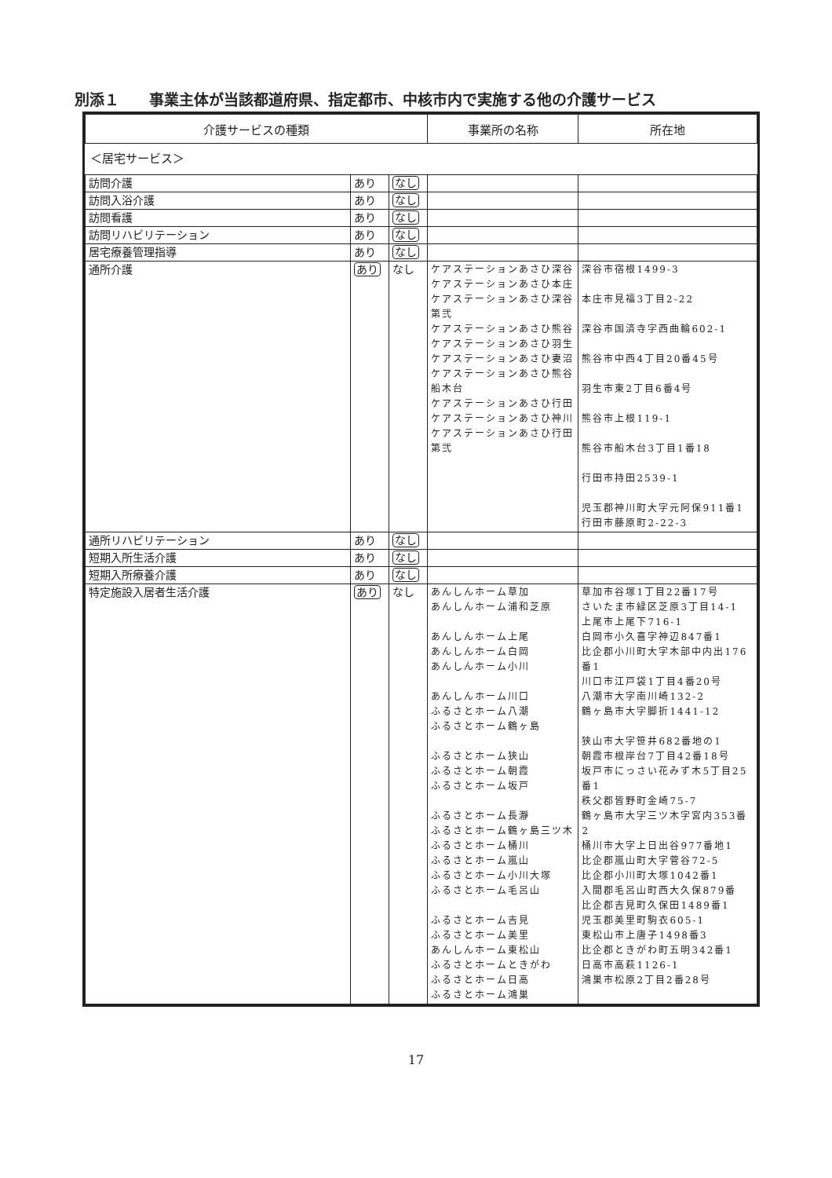別添１　　事業主体が当該都道府県、指定都市、中核市内で実施する他の介護サービス
| 介護サービスの種類 | | | 事業所の名称 | 所在地 |
| --- | --- | --- | --- | --- |
| ＜居宅サービス＞ | | | | |
| 訪問介護 | あり | なし | | |
| 訪問入浴介護 | あり | なし | | |
| 訪問看護 | あり | なし | | |
| 訪問リハビリテーション | あり | なし | | |
| 居宅療養管理指導 | あり | なし | | |
| 通所介護 | あり | なし | ケアステーションあさひ深谷 ケアステーションあさひ本庄 ケアステーションあさひ深谷第弐 ケアステーションあさひ熊谷 ケアステーションあさひ羽生 ケアステーションあさひ妻沼 ケアステーションあさひ熊谷船木台 ケアステーションあさひ行田 ケアステーションあさひ神川 ケアステーションあさひ行田第弐 | 深谷市宿根1499-3 本庄市見福3丁目2-22 深谷市国済寺字西曲輪602-1 熊谷市中西4丁目20番45号 羽生市東2丁目6番4号 熊谷市上根119-1 熊谷市船木台3丁目1番18 行田市持田2539-1 児玉郡神川町大字元阿保911番1 行田市藤原町2-22-3 |
| 通所リハビリテーション | あり | なし | | |
| 短期入所生活介護 | あり | なし | | |
| 短期入所療養介護 | あり | なし | | |
| 特定施設入居者生活介護 | あり | なし | あんしんホーム草加 あんしんホーム浦和芝原 あんしんホーム上尾 あんしんホーム白岡 あんしんホーム小川 あんしんホーム川口 ふるさとホーム八潮 ふるさとホーム鶴ヶ島 ふるさとホーム狭山 ふるさとホーム朝霞 ふるさとホーム坂戸 ふるさとホーム長瀞 ふるさとホーム鶴ヶ島三ツ木 ふるさとホーム桶川 ふるさとホーム嵐山 ふるさとホーム小川大塚 ふるさとホーム毛呂山 ふるさとホーム吉見 ふるさとホーム美里 あんしんホーム東松山 ふるさとホームときがわ ふるさとホーム日高 ふるさとホーム鴻巣 | 草加市谷塚1丁目22番17号 さいたま市緑区芝原3丁目14-1 上尾市上尾下716-1 白岡市小久喜字神辺847番1 比企郡小川町大字木部中内出176番1 川口市江戸袋1丁目4番20号 八潮市大字南川崎132-2 鶴ヶ島市大字脚折1441-12 狭山市大字笹井682番地の1 朝霞市根岸台7丁目42番18号 坂戸市にっさい花みず木5丁目25番1 秩父郡皆野町金崎75-7 鶴ヶ島市大字三ツ木字宮内353番2 桶川市大字上日出谷977番地1 比企郡嵐山町大字菅谷72-5 比企郡小川町大塚1042番1 入間郡毛呂山町西大久保879番 比企郡吉見町久保田1489番1 児玉郡美里町駒衣605-1 東松山市上唐子1498番3 比企郡ときがわ町五明342番1 日高市高萩1126-1 鴻巣市松原2丁目2番28号 |
17